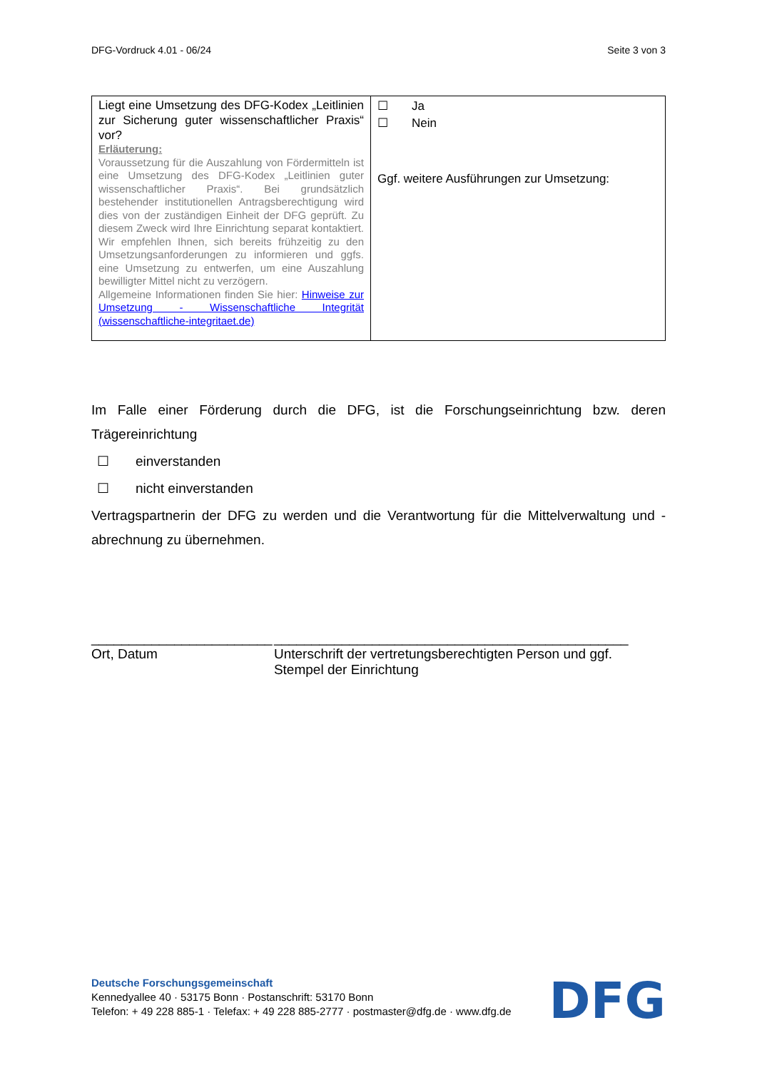DFG-Vordruck 4.01 - 06/24 Seite 3 von 3
| Liegt eine Umsetzung des DFG-Kodex „Leitlinien zur Sicherung guter wissenschaftlicher Praxis“ vor? Erläuterung: Voraussetzung für die Auszahlung von Fördermitteln ist eine Umsetzung des DFG-Kodex „Leitlinien guter wissenschaftlicher Praxis“. Bei grundsätzlich bestehender institutionellen Antragsberechtigung wird dies von der zuständigen Einheit der DFG geprüft. Zu diesem Zweck wird Ihre Einrichtung separat kontaktiert. Wir empfehlen Ihnen, sich bereits frühzeitig zu den Umsetzungsanforderungen zu informieren und ggfs. eine Umsetzung zu entwerfen, um eine Auszahlung bewilligter Mittel nicht zu verzögern. Allgemeine Informationen finden Sie hier: Hinweise zur Umsetzung - Wissenschaftliche Integrität (wissenschaftliche-integritaet.de) | ☐ Ja ☐ Nein Ggf. weitere Ausführungen zur Umsetzung: |
Im Falle einer Förderung durch die DFG, ist die Forschungseinrichtung bzw. deren Trägereinrichtung
☐ einverstanden
☐ nicht einverstanden
Vertragspartnerin der DFG zu werden und die Verantwortung für die Mittelverwaltung und -abrechnung zu übernehmen.
________________________
Ort, Datum
_______________________________________________
Unterschrift der vertretungsberechtigten Person und ggf. Stempel der Einrichtung
Deutsche Forschungsgemeinschaft
Kennedyallee 40 · 53175 Bonn · Postanschrift: 53170 Bonn
Telefon: + 49 228 885-1 · Telefax: + 49 228 885-2777 · postmaster@dfg.de · www.dfg.de
DFG